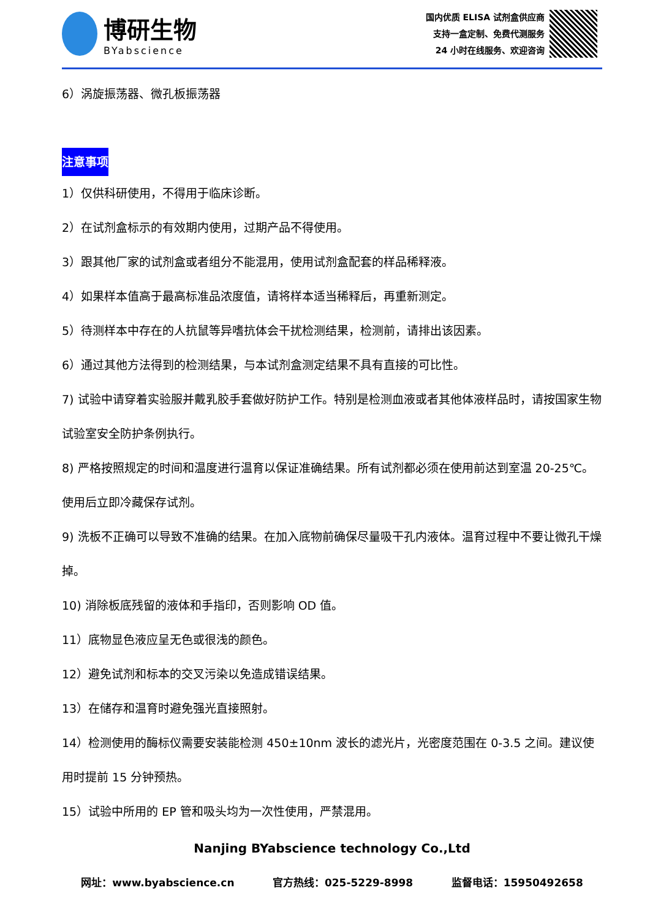博研生物
BYabscience
国内优质 ELISA 试剂盒供应商
支持一盒定制、免费代测服务
24 小时在线服务、欢迎咨询
6）涡旋振荡器、微孔板振荡器
注意事项
1）仅供科研使用，不得用于临床诊断。
2）在试剂盒标示的有效期内使用，过期产品不得使用。
3）跟其他厂家的试剂盒或者组分不能混用，使用试剂盒配套的样品稀释液。
4）如果样本值高于最高标准品浓度值，请将样本适当稀释后，再重新测定。
5）待测样本中存在的人抗鼠等异嗜抗体会干扰检测结果，检测前，请排出该因素。
6）通过其他方法得到的检测结果，与本试剂盒测定结果不具有直接的可比性。
7) 试验中请穿着实验服并戴乳胶手套做好防护工作。特别是检测血液或者其他体液样品时，请按国家生物试验室安全防护条例执行。
8) 严格按照规定的时间和温度进行温育以保证准确结果。所有试剂都必须在使用前达到室温 20-25℃。使用后立即冷藏保存试剂。
9) 洗板不正确可以导致不准确的结果。在加入底物前确保尽量吸干孔内液体。温育过程中不要让微孔干燥掉。
10) 消除板底残留的液体和手指印，否则影响 OD 值。
11）底物显色液应呈无色或很浅的颜色。
12）避免试剂和标本的交叉污染以免造成错误结果。
13）在储存和温育时避免强光直接照射。
14）检测使用的酶标仪需要安装能检测 450±10nm 波长的滤光片，光密度范围在 0-3.5 之间。建议使用时提前 15 分钟预热。
15）试验中所用的 EP 管和吸头均为一次性使用，严禁混用。
Nanjing BYabscience technology Co.,Ltd
网址：www.byabscience.cn 官方热线：025-5229-8998 监督电话：15950492658